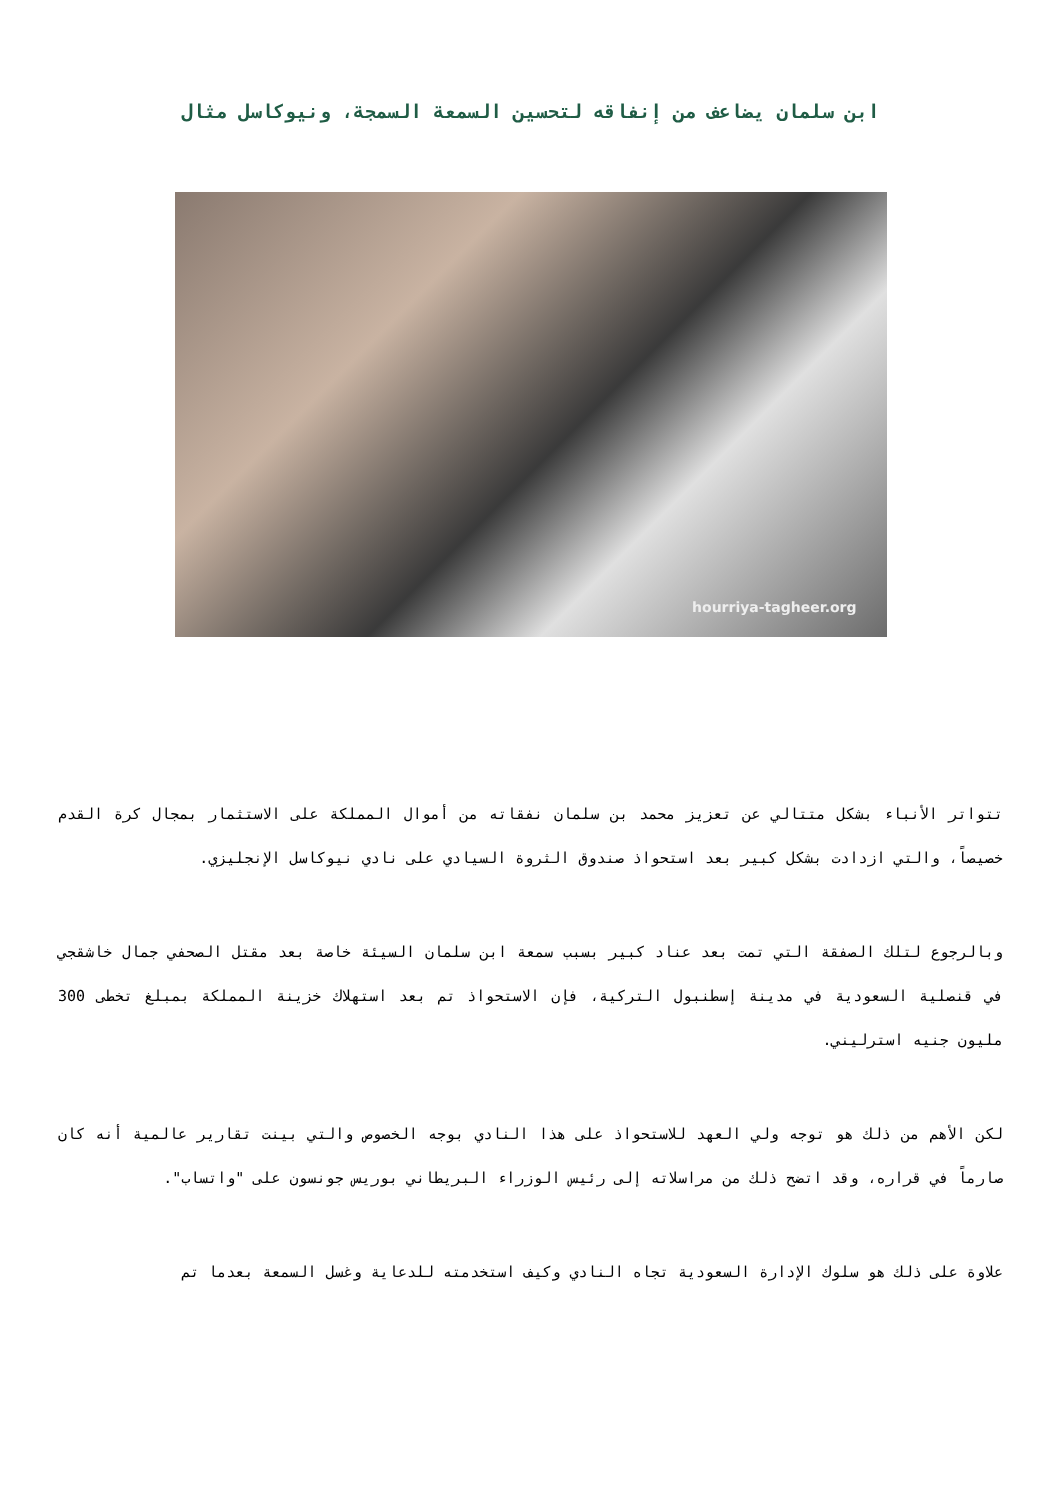ابن سلمان يضاعف من إنفاقه لتحسين السمعة السمجة، ونيوكاسل مثال
hourriya-tagheer.org
تتواتر الأنباء بشكل متتالي عن تعزيز محمد بن سلمان نفقاته من أموال المملكة على الاستثمار بمجال كرة القدم خصيصاً، والتي ازدادت بشكل كبير بعد استحواذ صندوق الثروة السيادي على نادي نيوكاسل الإنجليزي.
وبالرجوع لتلك الصفقة التي تمت بعد عناد كبير بسبب سمعة ابن سلمان السيئة خاصة بعد مقتل الصحفي جمال خاشقجي في قنصلية السعودية في مدينة إسطنبول التركية، فإن الاستحواذ تم بعد استهلاك خزينة المملكة بمبلغ تخطى 300 مليون جنيه استرليني.
لكن الأهم من ذلك هو توجه ولي العهد للاستحواذ على هذا النادي بوجه الخصوص والتي بينت تقارير عالمية أنه كان صارماً في قراره، وقد اتضح ذلك من مراسلاته إلى رئيس الوزراء البريطاني بوريس جونسون على "واتساب".
علاوة على ذلك هو سلوك الإدارة السعودية تجاه النادي وكيف استخدمته للدعاية وغسل السمعة بعدما تم